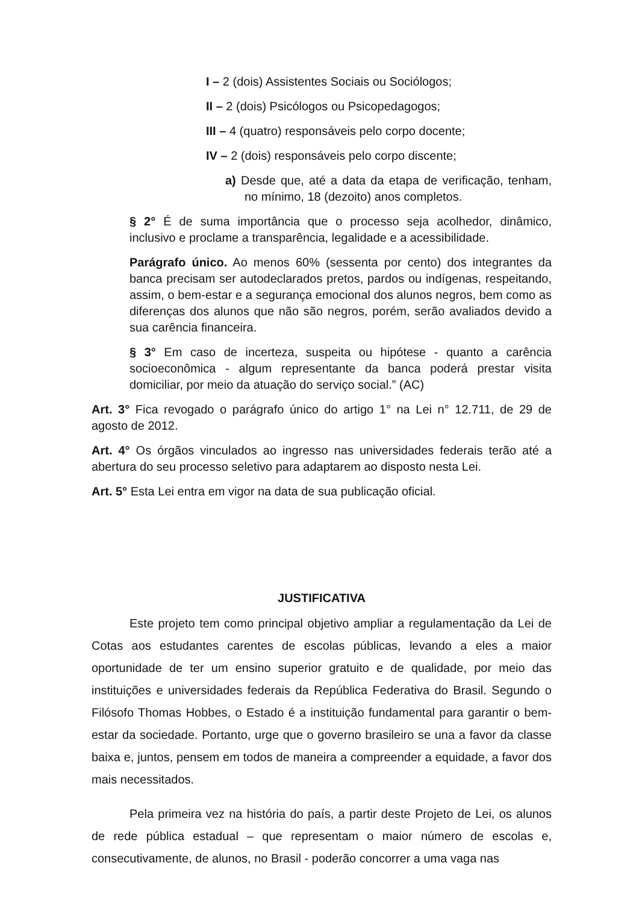I – 2 (dois) Assistentes Sociais ou Sociólogos;
II – 2 (dois) Psicólogos ou Psicopedagogos;
III – 4 (quatro) responsáveis pelo corpo docente;
IV – 2 (dois) responsáveis pelo corpo discente;
a) Desde que, até a data da etapa de verificação, tenham, no mínimo, 18 (dezoito) anos completos.
§ 2° É de suma importância que o processo seja acolhedor, dinâmico, inclusivo e proclame a transparência, legalidade e a acessibilidade.
Parágrafo único. Ao menos 60% (sessenta por cento) dos integrantes da banca precisam ser autodeclarados pretos, pardos ou indígenas, respeitando, assim, o bem-estar e a segurança emocional dos alunos negros, bem como as diferenças dos alunos que não são negros, porém, serão avaliados devido a sua carência financeira.
§ 3° Em caso de incerteza, suspeita ou hipótese - quanto a carência socioeconômica - algum representante da banca poderá prestar visita domiciliar, por meio da atuação do serviço social.” (AC)
Art. 3° Fica revogado o parágrafo único do artigo 1° na Lei n° 12.711, de 29 de agosto de 2012.
Art. 4° Os órgãos vinculados ao ingresso nas universidades federais terão até a abertura do seu processo seletivo para adaptarem ao disposto nesta Lei.
Art. 5° Esta Lei entra em vigor na data de sua publicação oficial.
JUSTIFICATIVA
Este projeto tem como principal objetivo ampliar a regulamentação da Lei de Cotas aos estudantes carentes de escolas públicas, levando a eles a maior oportunidade de ter um ensino superior gratuito e de qualidade, por meio das instituições e universidades federais da República Federativa do Brasil. Segundo o Filósofo Thomas Hobbes, o Estado é a instituição fundamental para garantir o bem-estar da sociedade. Portanto, urge que o governo brasileiro se una a favor da classe baixa e, juntos, pensem em todos de maneira a compreender a equidade, a favor dos mais necessitados.
Pela primeira vez na história do país, a partir deste Projeto de Lei, os alunos de rede pública estadual – que representam o maior número de escolas e, consecutivamente, de alunos, no Brasil - poderão concorrer a uma vaga nas